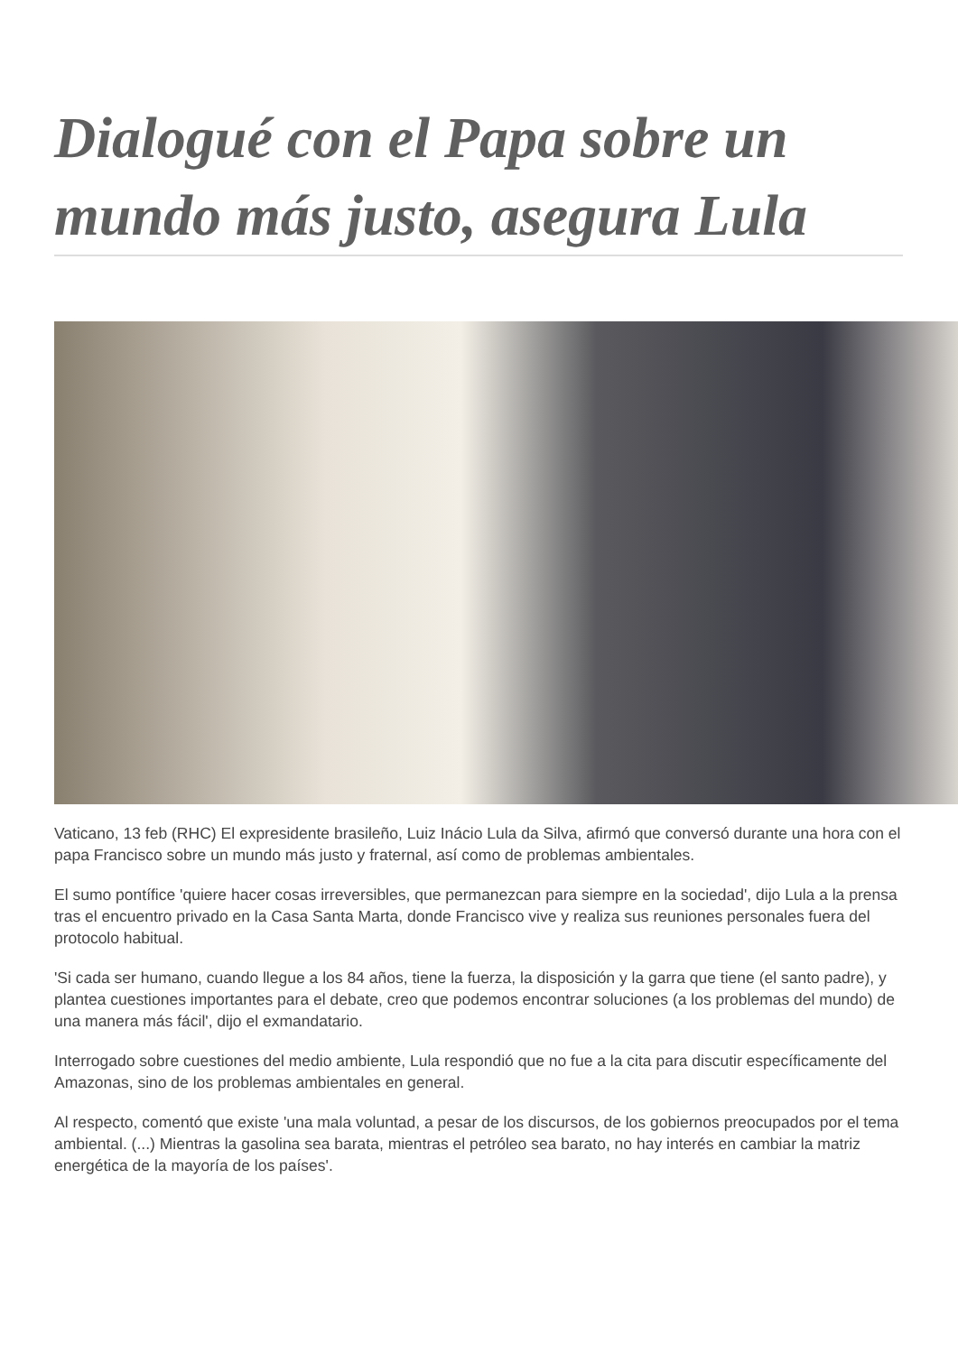Dialogué con el Papa sobre un mundo más justo, asegura Lula
Vaticano, 13 feb (RHC) El expresidente brasileño, Luiz Inácio Lula da Silva, afirmó que conversó durante una hora con el papa Francisco sobre un mundo más justo y fraternal, así como de problemas ambientales.
El sumo pontífice 'quiere hacer cosas irreversibles, que permanezcan para siempre en la sociedad', dijo Lula a la prensa tras el encuentro privado en la Casa Santa Marta, donde Francisco vive y realiza sus reuniones personales fuera del protocolo habitual.
'Si cada ser humano, cuando llegue a los 84 años, tiene la fuerza, la disposición y la garra que tiene (el santo padre), y plantea cuestiones importantes para el debate, creo que podemos encontrar soluciones (a los problemas del mundo) de una manera más fácil', dijo el exmandatario.
Interrogado sobre cuestiones del medio ambiente, Lula respondió que no fue a la cita para discutir específicamente del Amazonas, sino de los problemas ambientales en general.
Al respecto, comentó que existe 'una mala voluntad, a pesar de los discursos, de los gobiernos preocupados por el tema ambiental. (...) Mientras la gasolina sea barata, mientras el petróleo sea barato, no hay interés en cambiar la matriz energética de la mayoría de los países'.